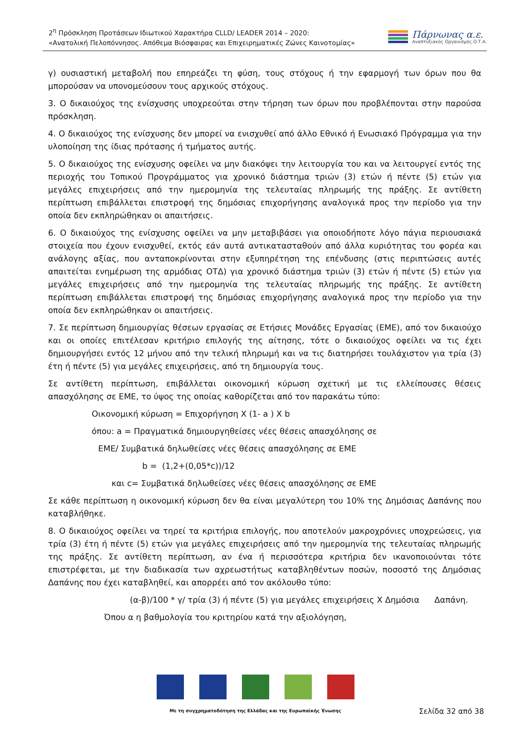2<sup>η</sup> Πρόσκληση Προτάσεων Ιδιωτικού Χαρακτήρα CLLD/ LEADER 2014 – 2020:
«Ανατολική Πελοπόννησος. Απόθεμα Βιόσφαιρας και Επιχειρηματικές Ζώνες Καινοτομίας»
Πάρνωνας α.ε.
Αναπτυξιακός Οργανισμός Ο.Τ.Α.
γ) ουσιαστική μεταβολή που επηρεάζει τη φύση, τους στόχους ή την εφαρμογή των όρων που θα μπορούσαν να υπονομεύσουν τους αρχικούς στόχους.
3. Ο δικαιούχος της ενίσχυσης υποχρεούται στην τήρηση των όρων που προβλέπονται στην παρούσα πρόσκληση.
4. Ο δικαιούχος της ενίσχυσης δεν μπορεί να ενισχυθεί από άλλο Εθνικό ή Ενωσιακό Πρόγραμμα για την υλοποίηση της ίδιας πρότασης ή τμήματος αυτής.
5. Ο δικαιούχος της ενίσχυσης οφείλει να μην διακόψει την λειτουργία του και να λειτουργεί εντός της περιοχής του Τοπικού Προγράμματος για χρονικό διάστημα τριών (3) ετών ή πέντε (5) ετών για μεγάλες επιχειρήσεις από την ημερομηνία της τελευταίας πληρωμής της πράξης. Σε αντίθετη περίπτωση επιβάλλεται επιστροφή της δημόσιας επιχορήγησης αναλογικά προς την περίοδο για την οποία δεν εκπληρώθηκαν οι απαιτήσεις.
6. Ο δικαιούχος της ενίσχυσης οφείλει να μην μεταβιβάσει για οποιοδήποτε λόγο πάγια περιουσιακά στοιχεία που έχουν ενισχυθεί, εκτός εάν αυτά αντικατασταθούν από άλλα κυριότητας του φορέα και ανάλογης αξίας, που ανταποκρίνονται στην εξυπηρέτηση της επένδυσης (στις περιπτώσεις αυτές απαιτείται ενημέρωση της αρμόδιας ΟΤΔ) για χρονικό διάστημα τριών (3) ετών ή πέντε (5) ετών για μεγάλες επιχειρήσεις από την ημερομηνία της τελευταίας πληρωμής της πράξης. Σε αντίθετη περίπτωση επιβάλλεται επιστροφή της δημόσιας επιχορήγησης αναλογικά προς την περίοδο για την οποία δεν εκπληρώθηκαν οι απαιτήσεις.
7. Σε περίπτωση δημιουργίας θέσεων εργασίας σε Ετήσιες Μονάδες Εργασίας (ΕΜΕ), από τον δικαιούχο και οι οποίες επιτέλεσαν κριτήριο επιλογής της αίτησης, τότε ο δικαιούχος οφείλει να τις έχει δημιουργήσει εντός 12 μήνου από την τελική πληρωμή και να τις διατηρήσει τουλάχιστον για τρία (3) έτη ή πέντε (5) για μεγάλες επιχειρήσεις, από τη δημιουργία τους.
Σε αντίθετη περίπτωση, επιβάλλεται οικονομική κύρωση σχετική με τις ελλείπουσες θέσεις απασχόλησης σε ΕΜΕ, το ύψος της οποίας καθορίζεται από τον παρακάτω τύπο:
Οικονομική κύρωση = Επιχορήγηση Χ (1- a ) Χ b
όπου: a = Πραγματικά δημιουργηθείσες νέες θέσεις απασχόλησης σε
ΕΜΕ/ Συμβατικά δηλωθείσες νέες θέσεις απασχόλησης σε ΕΜΕ
b = (1,2+(0,05*c))/12
και c= Συμβατικά δηλωθείσες νέες θέσεις απασχόλησης σε ΕΜΕ
Σε κάθε περίπτωση η οικονομική κύρωση δεν θα είναι μεγαλύτερη του 10% της Δημόσιας Δαπάνης που καταβλήθηκε.
8. Ο δικαιούχος οφείλει να τηρεί τα κριτήρια επιλογής, που αποτελούν μακροχρόνιες υποχρεώσεις, για τρία (3) έτη ή πέντε (5) ετών για μεγάλες επιχειρήσεις από την ημερομηνία της τελευταίας πληρωμής της πράξης. Σε αντίθετη περίπτωση, αν ένα ή περισσότερα κριτήρια δεν ικανοποιούνται τότε επιστρέφεται, με την διαδικασία των αχρεωστήτως καταβληθέντων ποσών, ποσοστό της Δημόσιας Δαπάνης που έχει καταβληθεί, και απορρέει από τον ακόλουθο τύπο:
(α-β)/100 * γ/ τρία (3) ή πέντε (5) για μεγάλες επιχειρήσεις Χ Δημόσια Δαπάνη.
Όπου α η βαθμολογία του κριτηρίου κατά την αξιολόγηση,
Με τη συγχρηματοδότηση της Ελλάδας και της Ευρωπαϊκής Ένωσης
Σελίδα 32 από 38